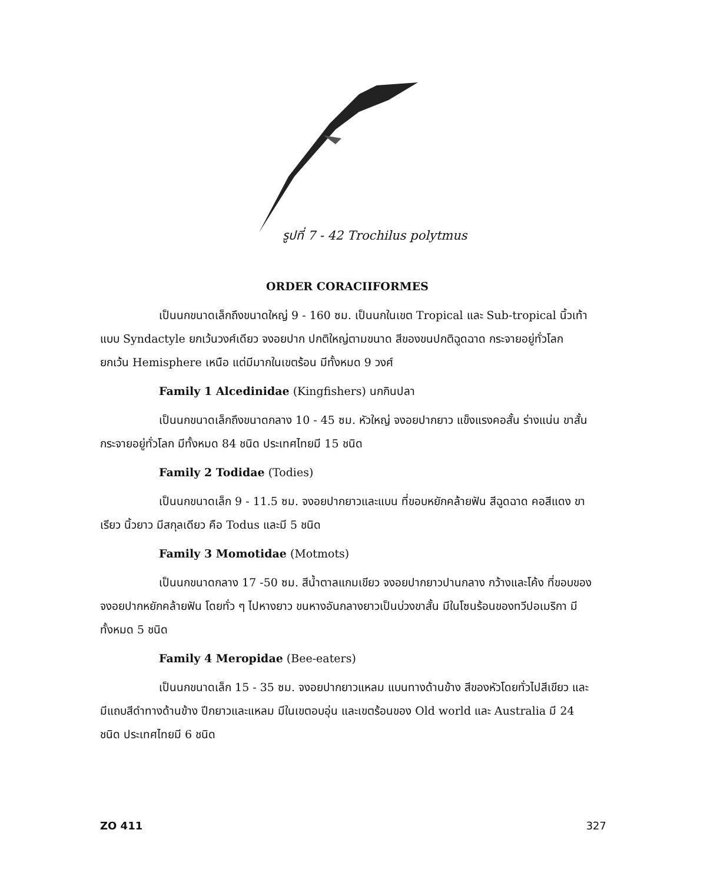รูปที่ 7 - 42 Trochilus polytmus
ORDER CORACIIFORMES
เป็นนกขนาดเล็กถึงขนาดใหญ่ 9 - 160 ซม. เป็นนกในเขต Tropical และ Sub-tropical นิ้วเท้าแบบ Syndactyle ยกเว้นวงศ์เดียว จงอยปาก ปกติใหญ่ตามขนาด สีของขนปกติฉูดฉาด กระจายอยู่ทั่วโลก ยกเว้น Hemisphere เหนือ แต่มีมากในเขตร้อน มีทั้งหมด 9 วงศ์
Family 1 Alcedinidae (Kingfishers) นกกินปลา
เป็นนกขนาดเล็กถึงขนาดกลาง 10 - 45 ซม. หัวใหญ่ จงอยปากยาว แข็งแรงคอสั้น ร่างแน่น ขาสั้น กระจายอยู่ทั่วโลก มีทั้งหมด 84 ชนิด ประเทศไทยมี 15 ชนิด
Family 2 Todidae (Todies)
เป็นนกขนาดเล็ก 9 - 11.5 ซม. จงอยปากยาวและแบน ที่ขอบหยักคล้ายฟัน สีฉูดฉาด คอสีแดง ขาเรียว นิ้วยาว มีสกุลเดียว คือ Todus และมี 5 ชนิด
Family 3 Momotidae (Motmots)
เป็นนกขนาดกลาง 17 -50 ซม. สีน้ำตาลแกมเขียว จงอยปากยาวปานกลาง กว้างและโค้ง ที่ขอบของจงอยปากหยักคล้ายฟัน โดยทั่ว ๆ ไปหางยาว ขนหางอันกลางยาวเป็นบ่วงขาสั้น มีในโซนร้อนของทวีปอเมริกา มีทั้งหมด 5 ชนิด
Family 4 Meropidae (Bee-eaters)
เป็นนกขนาดเล็ก 15 - 35 ซม. จงอยปากยาวแหลม แบนทางด้านข้าง สีของหัวโดยทั่วไปสีเขียว และมีแถบสีดำทางด้านข้าง ปีกยาวและแหลม มีในเขตอบอุ่น และเขตร้อนของ Old world และ Australia มี 24 ชนิด ประเทศไทยมี 6 ชนิด
ZO 411 327